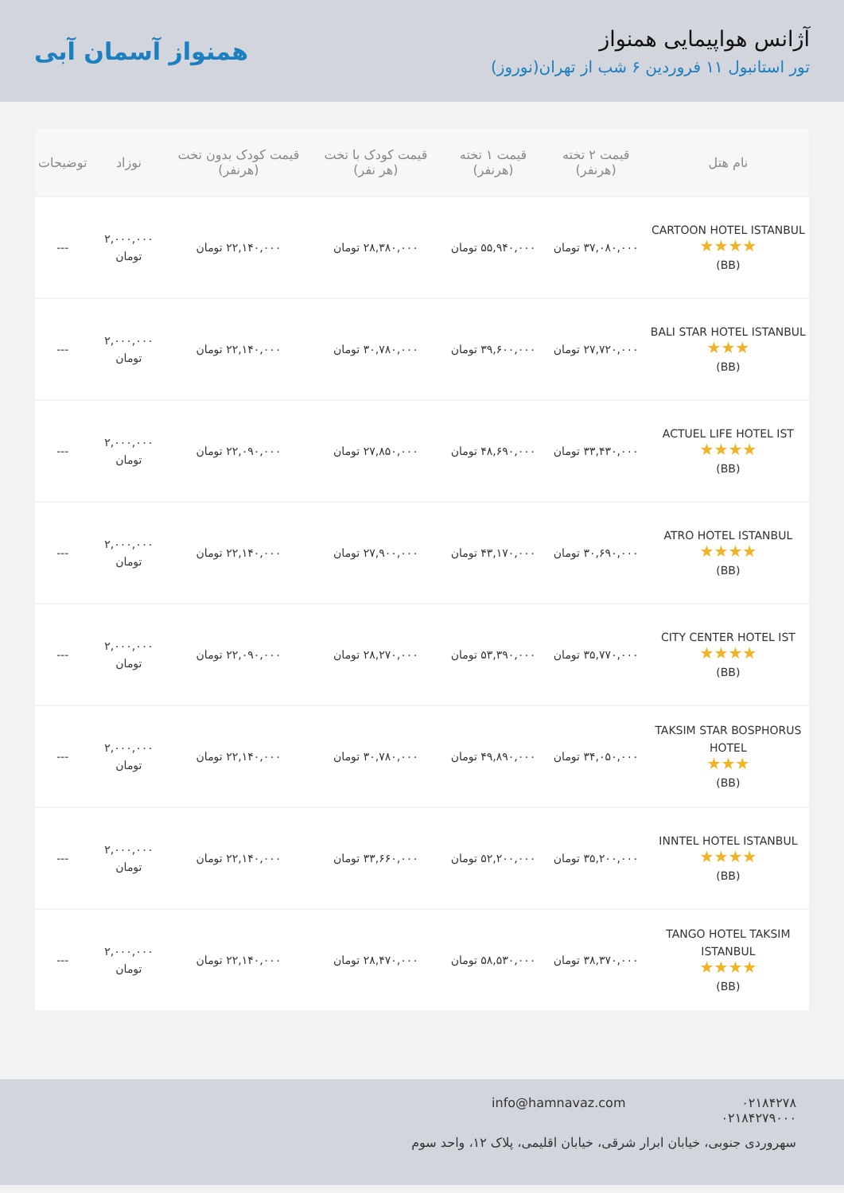آژانس هواپیمایی همنواز
تور استانبول ۱۱ فروردین ۶ شب از تهران(نوروز)
همنواز آسمان آبی
| نام هتل | قیمت ۲ تخته (هرنفر) | قیمت ۱ تخته (هرنفر) | قیمت کودک با تخت (هر نفر) | قیمت کودک بدون تخت (هرنفر) | نوزاد | توضیحات |
| --- | --- | --- | --- | --- | --- | --- |
| CARTOON HOTEL ISTANBUL ★★★★ (BB) | ۳۷,۰۸۰,۰۰۰ تومان | ۵۵,۹۴۰,۰۰۰ تومان | ۲۸,۳۸۰,۰۰۰ تومان | ۲۲,۱۴۰,۰۰۰ تومان | ۲,۰۰۰,۰۰۰ تومان | --- |
| BALI STAR HOTEL ISTANBUL ★★★ (BB) | ۲۷,۷۲۰,۰۰۰ تومان | ۳۹,۶۰۰,۰۰۰ تومان | ۳۰,۷۸۰,۰۰۰ تومان | ۲۲,۱۴۰,۰۰۰ تومان | ۲,۰۰۰,۰۰۰ تومان | --- |
| ACTUEL LIFE HOTEL IST ★★★★ (BB) | ۳۳,۴۳۰,۰۰۰ تومان | ۴۸,۶۹۰,۰۰۰ تومان | ۲۷,۸۵۰,۰۰۰ تومان | ۲۲,۰۹۰,۰۰۰ تومان | ۲,۰۰۰,۰۰۰ تومان | --- |
| ATRO HOTEL ISTANBUL ★★★★ (BB) | ۳۰,۶۹۰,۰۰۰ تومان | ۴۳,۱۷۰,۰۰۰ تومان | ۲۷,۹۰۰,۰۰۰ تومان | ۲۲,۱۴۰,۰۰۰ تومان | ۲,۰۰۰,۰۰۰ تومان | --- |
| CITY CENTER HOTEL IST ★★★★ (BB) | ۳۵,۷۷۰,۰۰۰ تومان | ۵۳,۳۹۰,۰۰۰ تومان | ۲۸,۲۷۰,۰۰۰ تومان | ۲۲,۰۹۰,۰۰۰ تومان | ۲,۰۰۰,۰۰۰ تومان | --- |
| TAKSIM STAR BOSPHORUS HOTEL ★★★ (BB) | ۳۴,۰۵۰,۰۰۰ تومان | ۴۹,۸۹۰,۰۰۰ تومان | ۳۰,۷۸۰,۰۰۰ تومان | ۲۲,۱۴۰,۰۰۰ تومان | ۲,۰۰۰,۰۰۰ تومان | --- |
| INNTEL HOTEL ISTANBUL ★★★★ (BB) | ۳۵,۲۰۰,۰۰۰ تومان | ۵۲,۲۰۰,۰۰۰ تومان | ۳۳,۶۶۰,۰۰۰ تومان | ۲۲,۱۴۰,۰۰۰ تومان | ۲,۰۰۰,۰۰۰ تومان | --- |
| TANGO HOTEL TAKSIM ISTANBUL ★★★★ (BB) | ۳۸,۳۷۰,۰۰۰ تومان | ۵۸,۵۳۰,۰۰۰ تومان | ۲۸,۴۷۰,۰۰۰ تومان | ۲۲,۱۴۰,۰۰۰ تومان | ۲,۰۰۰,۰۰۰ تومان | --- |
۰۲۱۸۴۲۷۸
۰۲۱۸۴۲۷۹۰۰۰
info@hamnavaz.com
سهروردی جنوبی، خیابان ابرار شرقی، خیابان اقلیمی، پلاک ۱۲، واحد سوم